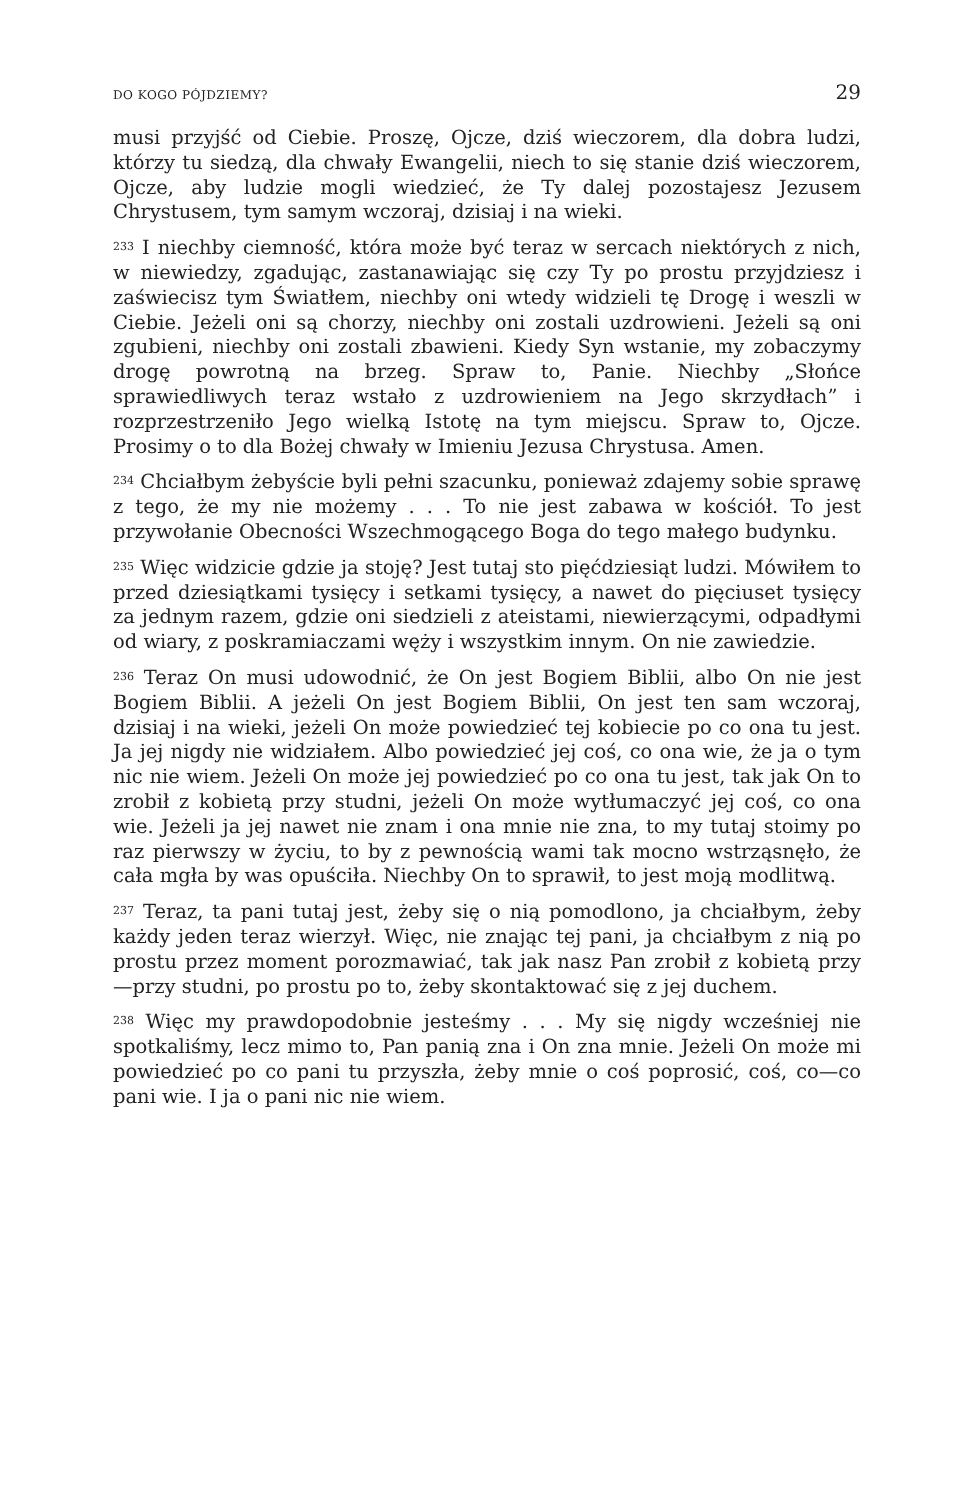DO KOGO PÓJDZIEMY? 29
musi przyjść od Ciebie. Proszę, Ojcze, dziś wieczorem, dla dobra ludzi, którzy tu siedzą, dla chwały Ewangelii, niech to się stanie dziś wieczorem, Ojcze, aby ludzie mogli wiedzieć, że Ty dalej pozostajesz Jezusem Chrystusem, tym samym wczoraj, dzisiaj i na wieki.
<sup>233</sup> I niechby ciemność, która może być teraz w sercach niektórych z nich, w niewiedzy, zgadując, zastanawiając się czy Ty po prostu przyjdziesz i zaświecisz tym Światłem, niechby oni wtedy widzieli tę Drogę i weszli w Ciebie. Jeżeli oni są chorzy, niechby oni zostali uzdrowieni. Jeżeli są oni zgubieni, niechby oni zostali zbawieni. Kiedy Syn wstanie, my zobaczymy drogę powrotną na brzeg. Spraw to, Panie. Niechby „Słońce sprawiedliwych teraz wstało z uzdrowieniem na Jego skrzydłach” i rozprzestrzeniło Jego wielką Istotę na tym miejscu. Spraw to, Ojcze. Prosimy o to dla Bożej chwały w Imieniu Jezusa Chrystusa. Amen.
<sup>234</sup> Chciałbym żebyście byli pełni szacunku, ponieważ zdajemy sobie sprawę z tego, że my nie możemy . . . To nie jest zabawa w kościół. To jest przywołanie Obecności Wszechmogącego Boga do tego małego budynku.
<sup>235</sup> Więc widzicie gdzie ja stoję? Jest tutaj sto pięćdziesiąt ludzi. Mówiłem to przed dziesiątkami tysięcy i setkami tysięcy, a nawet do pięciuset tysięcy za jednym razem, gdzie oni siedzieli z ateistami, niewierzącymi, odpadłymi od wiary, z poskramiaczami węży i wszystkim innym. On nie zawiedzie.
<sup>236</sup> Teraz On musi udowodnić, że On jest Bogiem Biblii, albo On nie jest Bogiem Biblii. A jeżeli On jest Bogiem Biblii, On jest ten sam wczoraj, dzisiaj i na wieki, jeżeli On może powiedzieć tej kobiecie po co ona tu jest. Ja jej nigdy nie widziałem. Albo powiedzieć jej coś, co ona wie, że ja o tym nic nie wiem. Jeżeli On może jej powiedzieć po co ona tu jest, tak jak On to zrobił z kobietą przy studni, jeżeli On może wytłumaczyć jej coś, co ona wie. Jeżeli ja jej nawet nie znam i ona mnie nie zna, to my tutaj stoimy po raz pierwszy w życiu, to by z pewnością wami tak mocno wstrząsnęło, że cała mgła by was opuściła. Niechby On to sprawił, to jest moją modlitwą.
<sup>237</sup> Teraz, ta pani tutaj jest, żeby się o nią pomodlono, ja chciałbym, żeby każdy jeden teraz wierzył. Więc, nie znając tej pani, ja chciałbym z nią po prostu przez moment porozmawiać, tak jak nasz Pan zrobił z kobietą przy—przy studni, po prostu po to, żeby skontaktować się z jej duchem.
<sup>238</sup> Więc my prawdopodobnie jesteśmy . . . My się nigdy wcześniej nie spotkaliśmy, lecz mimo to, Pan panią zna i On zna mnie. Jeżeli On może mi powiedzieć po co pani tu przyszła, żeby mnie o coś poprosić, coś, co—co pani wie. I ja o pani nic nie wiem.